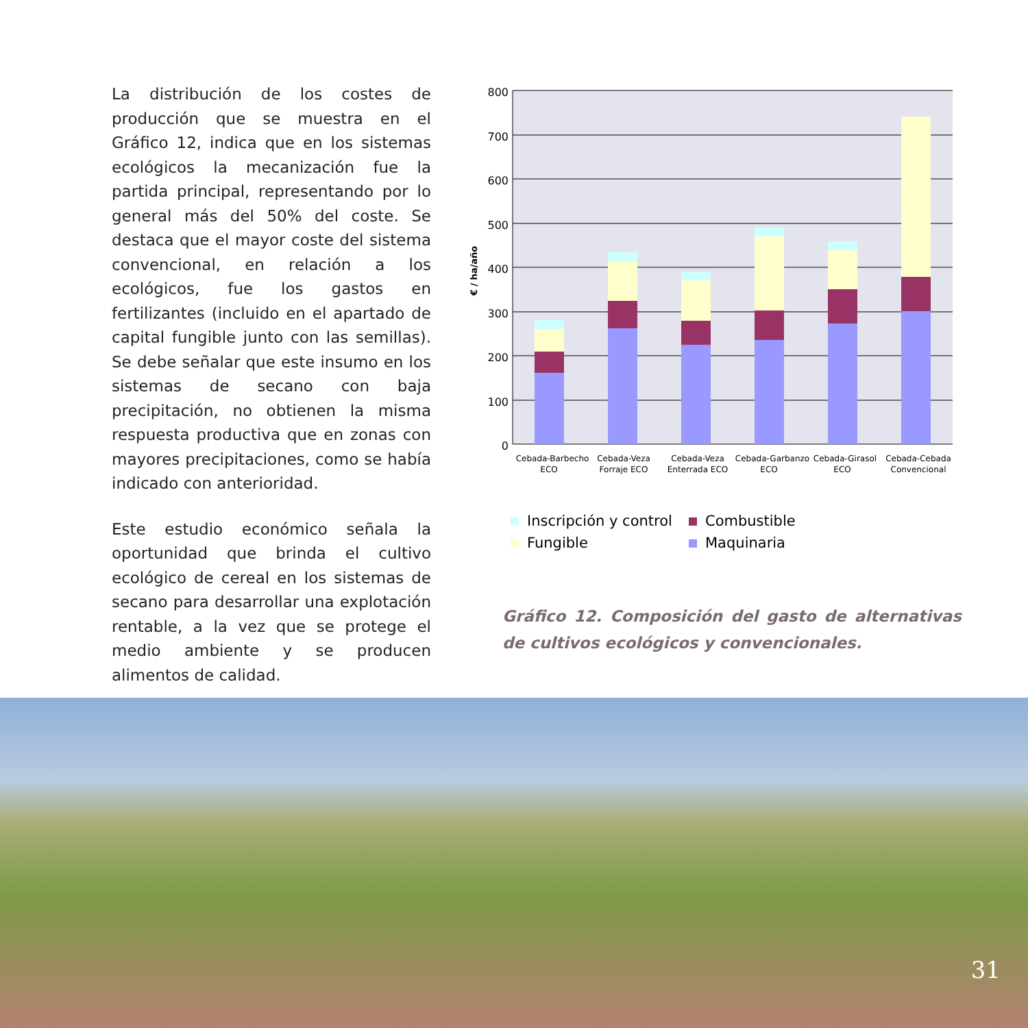La distribución de los costes de producción que se muestra en el Gráfico 12, indica que en los sistemas ecológicos la mecanización fue la partida principal, representando por lo general más del 50% del coste. Se destaca que el mayor coste del sistema convencional, en relación a los ecológicos, fue los gastos en fertilizantes (incluido en el apartado de capital fungible junto con las semillas). Se debe señalar que este insumo en los sistemas de secano con baja precipitación, no obtienen la misma respuesta productiva que en zonas con mayores precipitaciones, como se había indicado con anterioridad.
Este estudio económico señala la oportunidad que brinda el cultivo ecológico de cereal en los sistemas de secano para desarrollar una explotación rentable, a la vez que se protege el medio ambiente y se producen alimentos de calidad.
800
700
600
500
400
300
200
100
0
€ / ha/año
Cebada-Barbecho
ECO
Cebada-Veza
Forraje ECO
Cebada-Veza
Enterrada ECO
Cebada-Garbanzo
ECO
Cebada-Girasol
ECO
Cebada-Cebada
Convencional
Inscripción y control
Combustible
Fungible
Maquinaria
Gráfico 12. Composición del gasto de alternativas de cultivos ecológicos y convencionales.
31